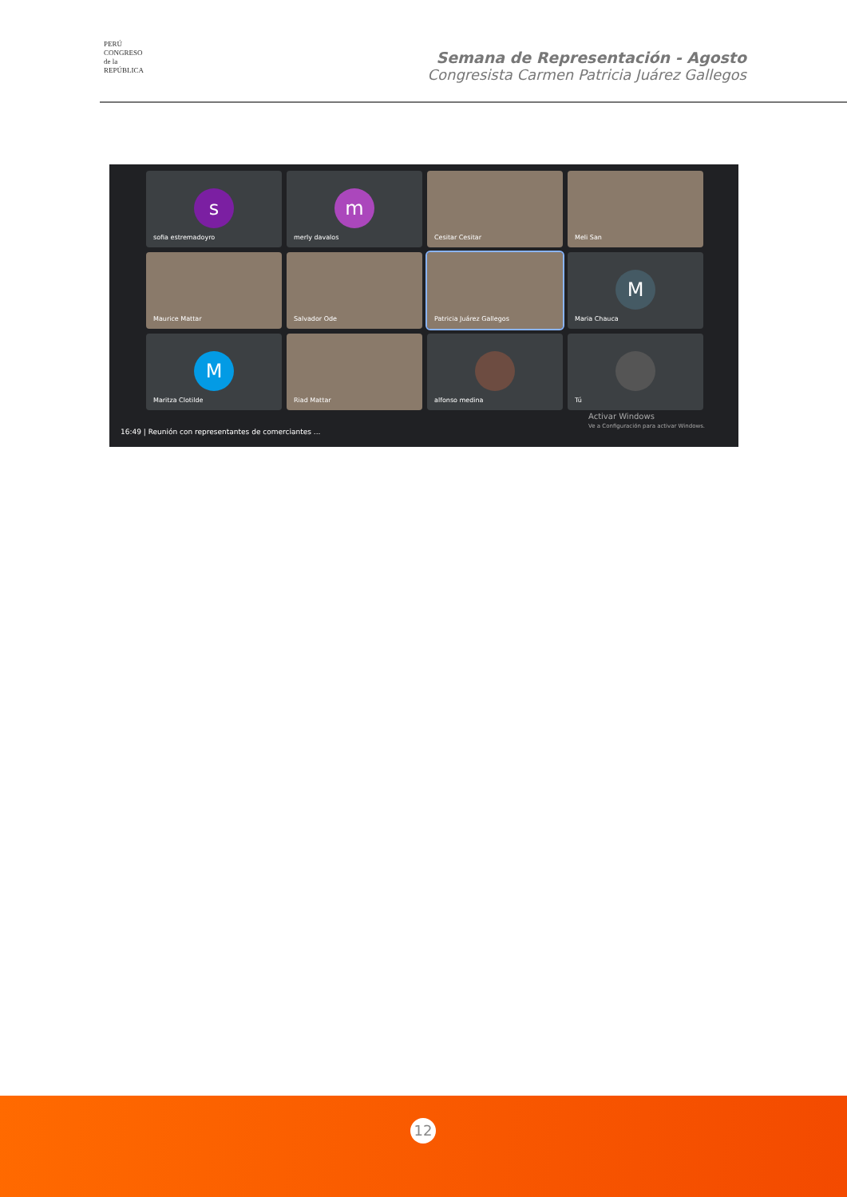PERÚ
CONGRESO
de la
REPÚBLICA
Semana de Representación - Agosto
Congresista Carmen Patricia Juárez Gallegos
s
sofia estremadoyro
m
merly davalos
Cesitar Cesitar
Meli San
Maurice Mattar
Salvador Ode
Patricia Juárez Gallegos
M
Maria Chauca
M
Maritza Clotilde
Riad Mattar
alfonso medina
Tú
16:49 | Reunión con representantes de comerciantes ...
Activar Windows
Ve a Configuración para activar Windows.
12